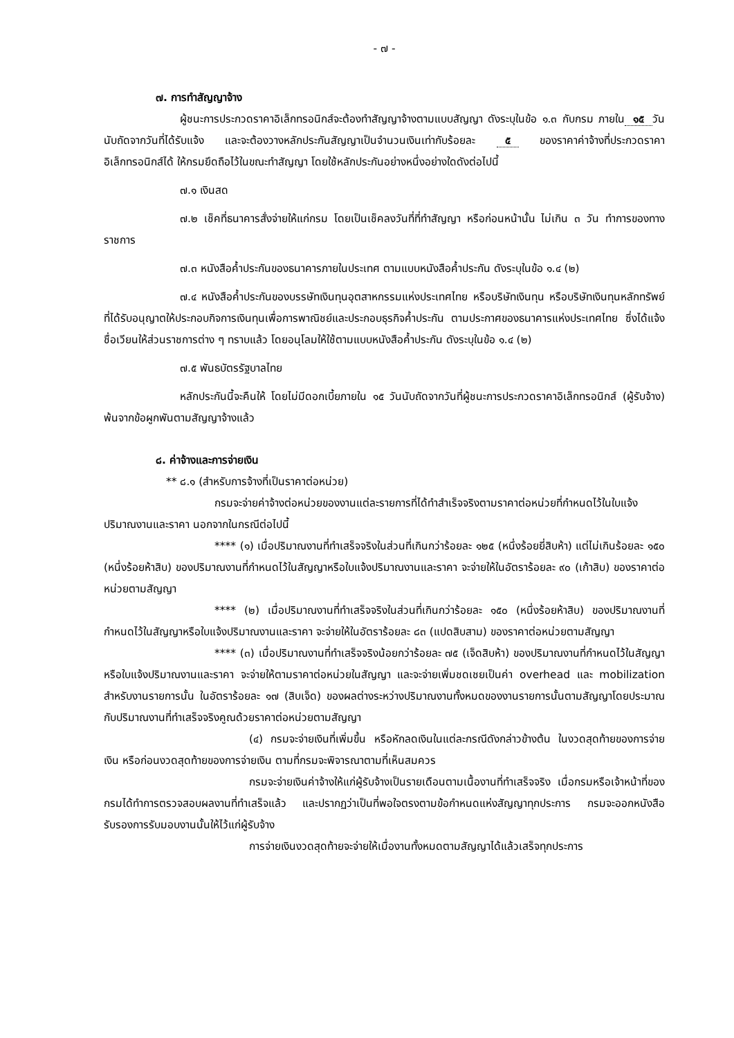- ๗ -
๗. การทำสัญญาจ้าง
ผู้ชนะการประกวดราคาอิเล็กทรอนิกส์จะต้องทำสัญญาจ้างตามแบบสัญญา ดังระบุในข้อ ๑.๓ กับกรม ภายใน ๑๕ วัน นับถัดจากวันที่ได้รับแจ้ง และจะต้องวางหลักประกันสัญญาเป็นจำนวนเงินเท่ากับร้อยละ ๕ ของราคาค่าจ้างที่ประกวดราคาอิเล็กทรอนิกส์ได้ ให้กรมยึดถือไว้ในขณะทำสัญญา โดยใช้หลักประกันอย่างหนึ่งอย่างใดดังต่อไปนี้
๗.๑ เงินสด
๗.๒ เช็คที่ธนาคารสั่งจ่ายให้แก่กรม โดยเป็นเช็คลงวันที่ที่ทำสัญญา หรือก่อนหน้านั้น ไม่เกิน ๓ วัน ทำการของทางราชการ
๗.๓ หนังสือค้ำประกันของธนาคารภายในประเทศ ตามแบบหนังสือค้ำประกัน ดังระบุในข้อ ๑.๔ (๒)
๗.๔ หนังสือค้ำประกันของบรรษัทเงินทุนอุตสาหกรรมแห่งประเทศไทย หรือบริษัทเงินทุน หรือบริษัทเงินทุนหลักทรัพย์ที่ได้รับอนุญาตให้ประกอบกิจการเงินทุนเพื่อการพาณิชย์และประกอบธุรกิจค้ำประกัน ตามประกาศของธนาคารแห่งประเทศไทย ซึ่งได้แจ้งชื่อเวียนให้ส่วนราชการต่าง ๆ ทราบแล้ว โดยอนุโลมให้ใช้ตามแบบหนังสือค้ำประกัน ดังระบุในข้อ ๑.๔ (๒)
๗.๕ พันธบัตรรัฐบาลไทย
หลักประกันนี้จะคืนให้ โดยไม่มีดอกเบี้ยภายใน ๑๕ วันนับถัดจากวันที่ผู้ชนะการประกวดราคาอิเล็กทรอนิกส์ (ผู้รับจ้าง) พ้นจากข้อผูกพันตามสัญญาจ้างแล้ว
๘. ค่าจ้างและการจ่ายเงิน
** ๘.๑ (สำหรับการจ้างที่เป็นราคาต่อหน่วย)
กรมจะจ่ายค่าจ้างต่อหน่วยของงานแต่ละรายการที่ได้ทำสำเร็จจริงตามราคาต่อหน่วยที่กำหนดไว้ในใบแจ้งปริมาณงานและราคา นอกจากในกรณีต่อไปนี้
**** (๑) เมื่อปริมาณงานที่ทำเสร็จจริงในส่วนที่เกินกว่าร้อยละ ๑๒๕ (หนึ่งร้อยยี่สิบห้า) แต่ไม่เกินร้อยละ ๑๕๐ (หนึ่งร้อยห้าสิบ) ของปริมาณงานที่กำหนดไว้ในสัญญาหรือใบแจ้งปริมาณงานและราคา จะจ่ายให้ในอัตราร้อยละ ๙๐ (เก้าสิบ) ของราคาต่อหน่วยตามสัญญา
**** (๒) เมื่อปริมาณงานที่ทำเสร็จจริงในส่วนที่เกินกว่าร้อยละ ๑๕๐ (หนึ่งร้อยห้าสิบ) ของปริมาณงานที่กำหนดไว้ในสัญญาหรือใบแจ้งปริมาณงานและราคา จะจ่ายให้ในอัตราร้อยละ ๘๓ (แปดสิบสาม) ของราคาต่อหน่วยตามสัญญา
**** (๓) เมื่อปริมาณงานที่ทำเสร็จจริงน้อยกว่าร้อยละ ๗๕ (เจ็ดสิบห้า) ของปริมาณงานที่กำหนดไว้ในสัญญาหรือใบแจ้งปริมาณงานและราคา จะจ่ายให้ตามราคาต่อหน่วยในสัญญา และจะจ่ายเพิ่มชดเชยเป็นค่า overhead และ mobilization สำหรับงานรายการนั้น ในอัตราร้อยละ ๑๗ (สิบเจ็ด) ของผลต่างระหว่างปริมาณงานทั้งหมดของงานรายการนั้นตามสัญญาโดยประมาณ กับปริมาณงานที่ทำเสร็จจริงคูณด้วยราคาต่อหน่วยตามสัญญา
(๔) กรมจะจ่ายเงินที่เพิ่มขึ้น หรือหักลดเงินในแต่ละกรณีดังกล่าวข้างต้น ในงวดสุดท้ายของการจ่ายเงิน หรือก่อนงวดสุดท้ายของการจ่ายเงิน ตามที่กรมจะพิจารณาตามที่เห็นสมควร
กรมจะจ่ายเงินค่าจ้างให้แก่ผู้รับจ้างเป็นรายเดือนตามเนื้องานที่ทำเสร็จจริง เมื่อกรมหรือเจ้าหน้าที่ของกรมได้ทำการตรวจสอบผลงานที่ทำเสร็จแล้ว และปรากฏว่าเป็นที่พอใจตรงตามข้อกำหนดแห่งสัญญาทุกประการ กรมจะออกหนังสือรับรองการรับมอบงานนั้นให้ไว้แก่ผู้รับจ้าง
การจ่ายเงินงวดสุดท้ายจะจ่ายให้เมื่องานทั้งหมดตามสัญญาได้แล้วเสร็จทุกประการ